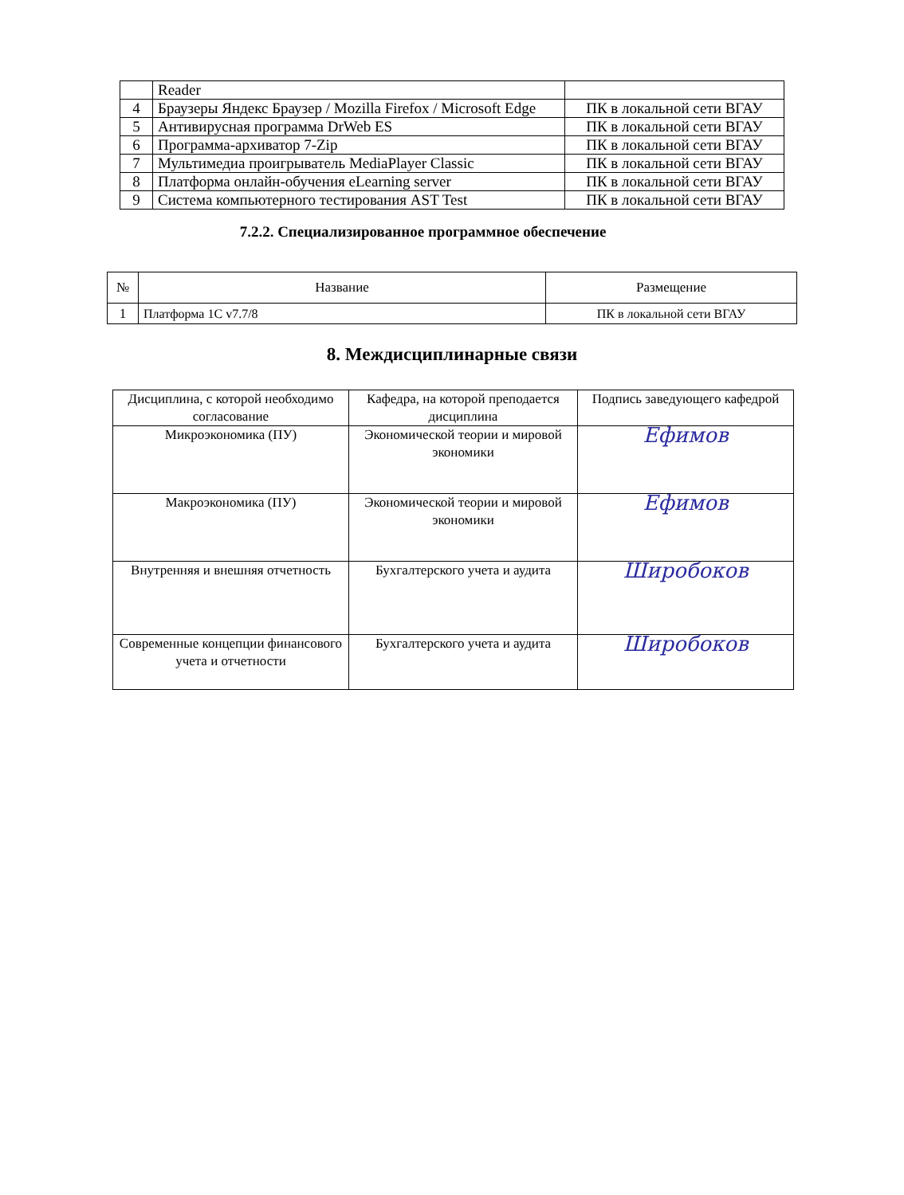| | Reader | |
| 4 | Браузеры Яндекс Браузер / Mozilla Firefox / Microsoft Edge | ПК в локальной сети ВГАУ |
| 5 | Антивирусная программа DrWeb ES | ПК в локальной сети ВГАУ |
| 6 | Программа-архиватор 7-Zip | ПК в локальной сети ВГАУ |
| 7 | Мультимедиа проигрыватель MediaPlayer Classic | ПК в локальной сети ВГАУ |
| 8 | Платформа онлайн-обучения eLearning server | ПК в локальной сети ВГАУ |
| 9 | Система компьютерного тестирования AST Test | ПК в локальной сети ВГАУ |
7.2.2. Специализированное программное обеспечение
| № | Название | Размещение |
| --- | --- | --- |
| 1 | Платформа 1С v7.7/8 | ПК в локальной сети ВГАУ |
8. Междисциплинарные связи
| Дисциплина, с которой необходимо согласование | Кафедра, на которой преподается дисциплина | Подпись заведующего кафедрой |
| Микроэкономика (ПУ) | Экономической теории и мировой экономики | Ефимов |
| Макроэкономика (ПУ) | Экономической теории и мировой экономики | Ефимов |
| Внутренняя и внешняя отчетность | Бухгалтерского учета и аудита | Широбоков |
| Современные концепции финансового учета и отчетности | Бухгалтерского учета и аудита | Широбоков |